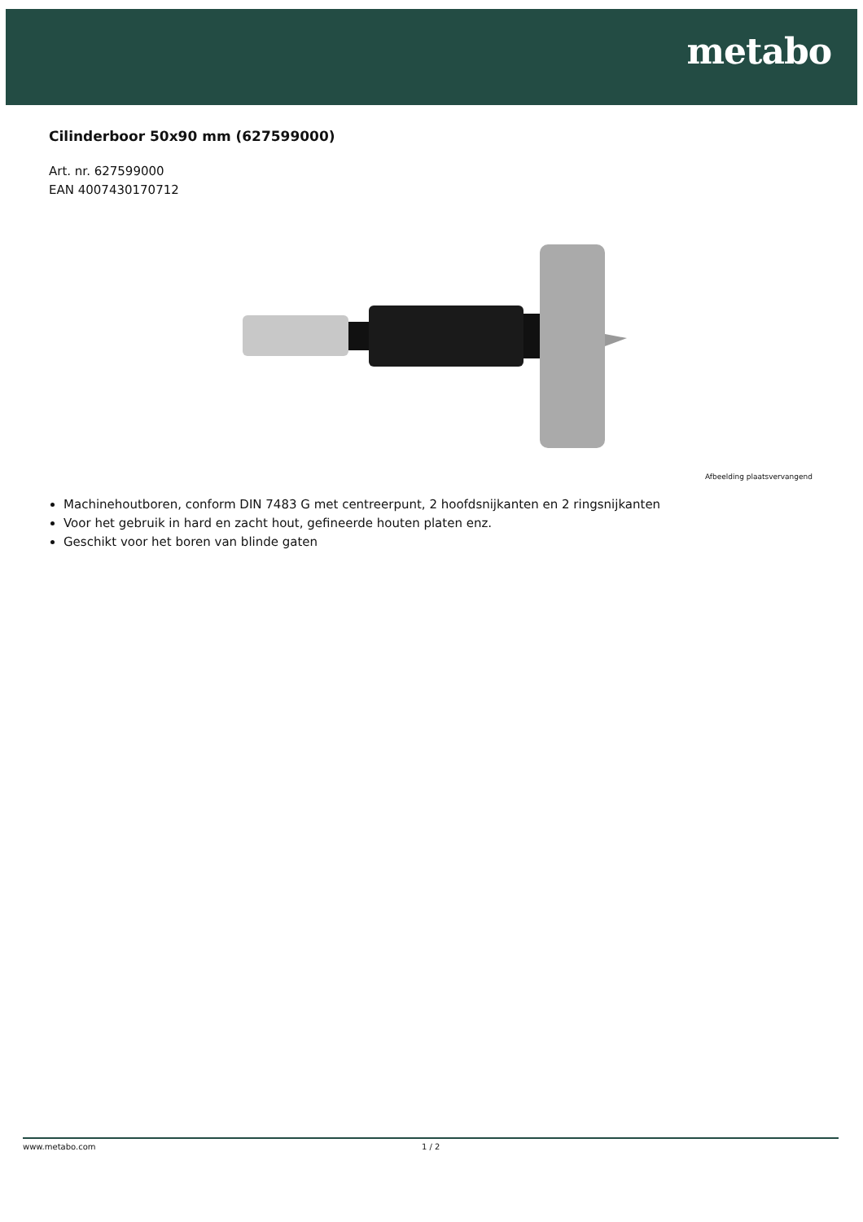metabo
Cilinderboor 50x90 mm (627599000)
Art. nr. 627599000
EAN 4007430170712
Afbeelding plaatsvervangend
Machinehoutboren, conform DIN 7483 G met centreerpunt, 2 hoofdsnijkanten en 2 ringsnijkanten
Voor het gebruik in hard en zacht hout, gefineerde houten platen enz.
Geschikt voor het boren van blinde gaten
www.metabo.com 1 / 2